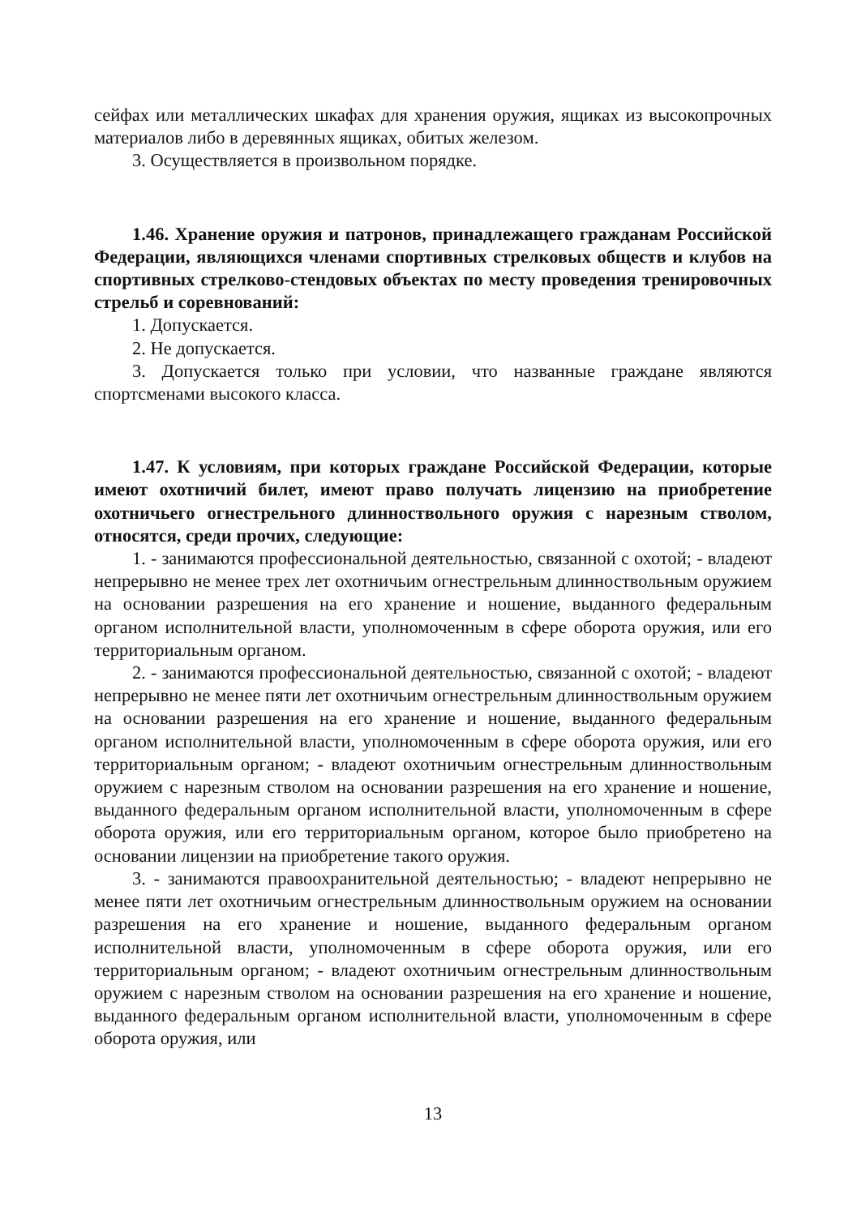сейфах или металлических шкафах для хранения оружия, ящиках из высокопрочных материалов либо в деревянных ящиках, обитых железом.
3. Осуществляется в произвольном порядке.
1.46. Хранение оружия и патронов, принадлежащего гражданам Российской Федерации, являющихся членами спортивных стрелковых обществ и клубов на спортивных стрелково-стендовых объектах по месту проведения тренировочных стрельб и соревнований:
1. Допускается.
2. Не допускается.
3. Допускается только при условии, что названные граждане являются спортсменами высокого класса.
1.47. К условиям, при которых граждане Российской Федерации, которые имеют охотничий билет, имеют право получать лицензию на приобретение охотничьего огнестрельного длинноствольного оружия с нарезным стволом, относятся, среди прочих, следующие:
1. - занимаются профессиональной деятельностью, связанной с охотой; - владеют непрерывно не менее трех лет охотничьим огнестрельным длинноствольным оружием на основании разрешения на его хранение и ношение, выданного федеральным органом исполнительной власти, уполномоченным в сфере оборота оружия, или его территориальным органом.
2. - занимаются профессиональной деятельностью, связанной с охотой; - владеют непрерывно не менее пяти лет охотничьим огнестрельным длинноствольным оружием на основании разрешения на его хранение и ношение, выданного федеральным органом исполнительной власти, уполномоченным в сфере оборота оружия, или его территориальным органом; - владеют охотничьим огнестрельным длинноствольным оружием с нарезным стволом на основании разрешения на его хранение и ношение, выданного федеральным органом исполнительной власти, уполномоченным в сфере оборота оружия, или его территориальным органом, которое было приобретено на основании лицензии на приобретение такого оружия.
3. - занимаются правоохранительной деятельностью; - владеют непрерывно не менее пяти лет охотничьим огнестрельным длинноствольным оружием на основании разрешения на его хранение и ношение, выданного федеральным органом исполнительной власти, уполномоченным в сфере оборота оружия, или его территориальным органом; - владеют охотничьим огнестрельным длинноствольным оружием с нарезным стволом на основании разрешения на его хранение и ношение, выданного федеральным органом исполнительной власти, уполномоченным в сфере оборота оружия, или
13